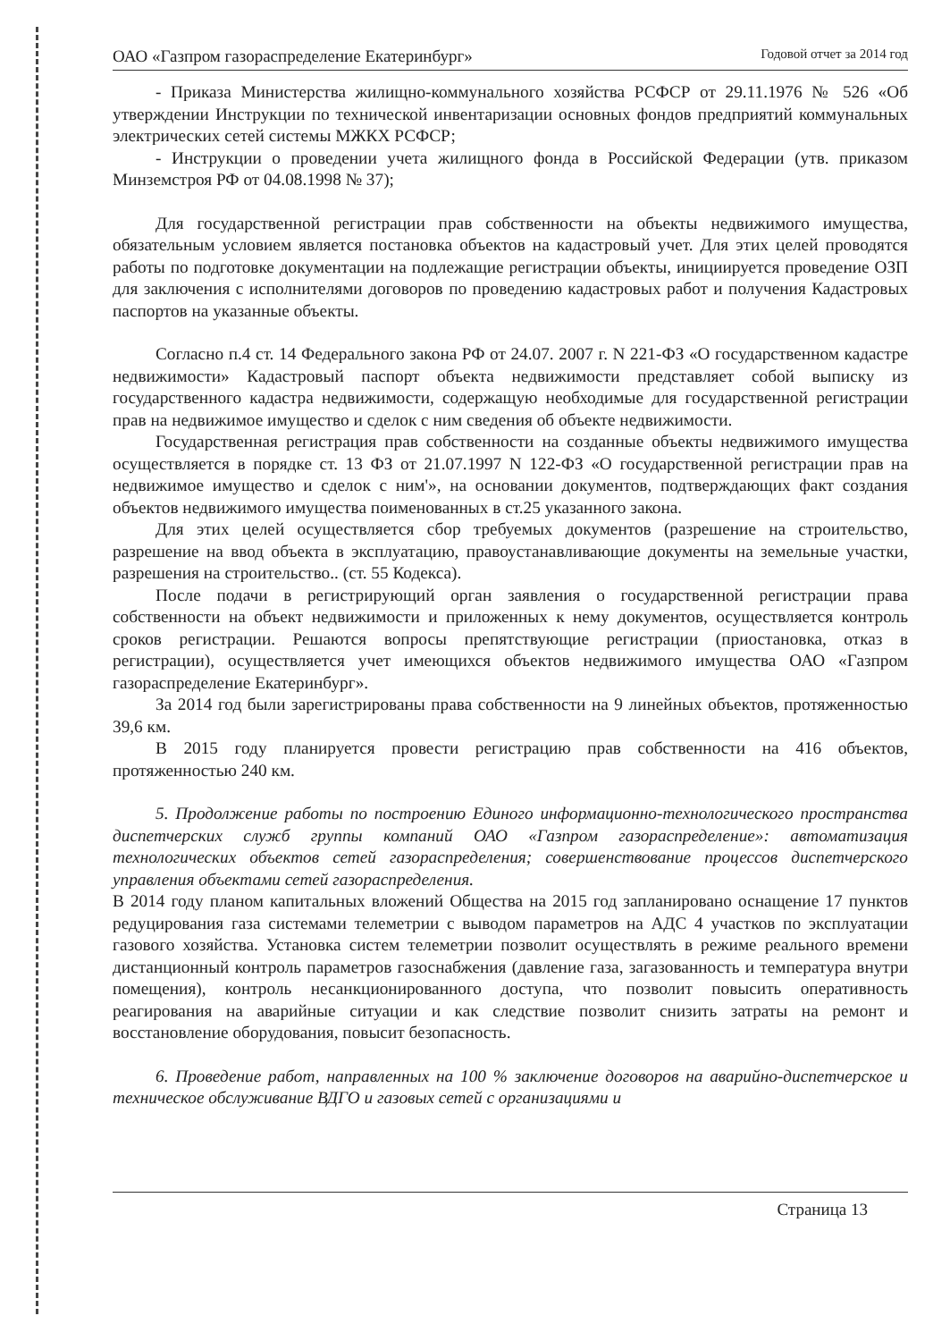ОАО «Газпром газораспределение Екатеринбург» Годовой отчет за 2014 год
- Приказа Министерства жилищно-коммунального хозяйства РСФСР от 29.11.1976 № 526 «Об утверждении Инструкции по технической инвентаризации основных фондов предприятий коммунальных электрических сетей системы МЖКХ РСФСР;
- Инструкции о проведении учета жилищного фонда в Российской Федерации (утв. приказом Минземстроя РФ от 04.08.1998 № 37);
Для государственной регистрации прав собственности на объекты недвижимого имущества, обязательным условием является постановка объектов на кадастровый учет. Для этих целей проводятся работы по подготовке документации на подлежащие регистрации объекты, инициируется проведение ОЗП для заключения с исполнителями договоров по проведению кадастровых работ и получения Кадастровых паспортов на указанные объекты.
Согласно п.4 ст. 14 Федерального закона РФ от 24.07. 2007 г. N 221-ФЗ «О государственном кадастре недвижимости» Кадастровый паспорт объекта недвижимости представляет собой выписку из государственного кадастра недвижимости, содержащую необходимые для государственной регистрации прав на недвижимое имущество и сделок с ним сведения об объекте недвижимости.
Государственная регистрация прав собственности на созданные объекты недвижимого имущества осуществляется в порядке ст. 13 ФЗ от 21.07.1997 N 122-ФЗ «О государственной регистрации прав на недвижимое имущество и сделок с ним'», на основании документов, подтверждающих факт создания объектов недвижимого имущества поименованных в ст.25 указанного закона.
Для этих целей осуществляется сбор требуемых документов (разрешение на строительство, разрешение на ввод объекта в эксплуатацию, правоустанавливающие документы на земельные участки, разрешения на строительство.. (ст. 55 Кодекса).
После подачи в регистрирующий орган заявления о государственной регистрации права собственности на объект недвижимости и приложенных к нему документов, осуществляется контроль сроков регистрации. Решаются вопросы препятствующие регистрации (приостановка, отказ в регистрации), осуществляется учет имеющихся объектов недвижимого имущества ОАО «Газпром газораспределение Екатеринбург».
За 2014 год были зарегистрированы права собственности на 9 линейных объектов, протяженностью 39,6 км.
В 2015 году планируется провести регистрацию прав собственности на 416 объектов, протяженностью 240 км.
5. Продолжение работы по построению Единого информационно-технологического пространства диспетчерских служб группы компаний ОАО «Газпром газораспределение»: автоматизация технологических объектов сетей газораспределения; совершенствование процессов диспетчерского управления объектами сетей газораспределения.
В 2014 году планом капитальных вложений Общества на 2015 год запланировано оснащение 17 пунктов редуцирования газа системами телеметрии с выводом параметров на АДС 4 участков по эксплуатации газового хозяйства. Установка систем телеметрии позволит осуществлять в режиме реального времени дистанционный контроль параметров газоснабжения (давление газа, загазованность и температура внутри помещения), контроль несанкционированного доступа, что позволит повысить оперативность реагирования на аварийные ситуации и как следствие позволит снизить затраты на ремонт и восстановление оборудования, повысит безопасность.
6. Проведение работ, направленных на 100 % заключение договоров на аварийно-диспетчерское и техническое обслуживание ВДГО и газовых сетей с организациями и
Страница 13